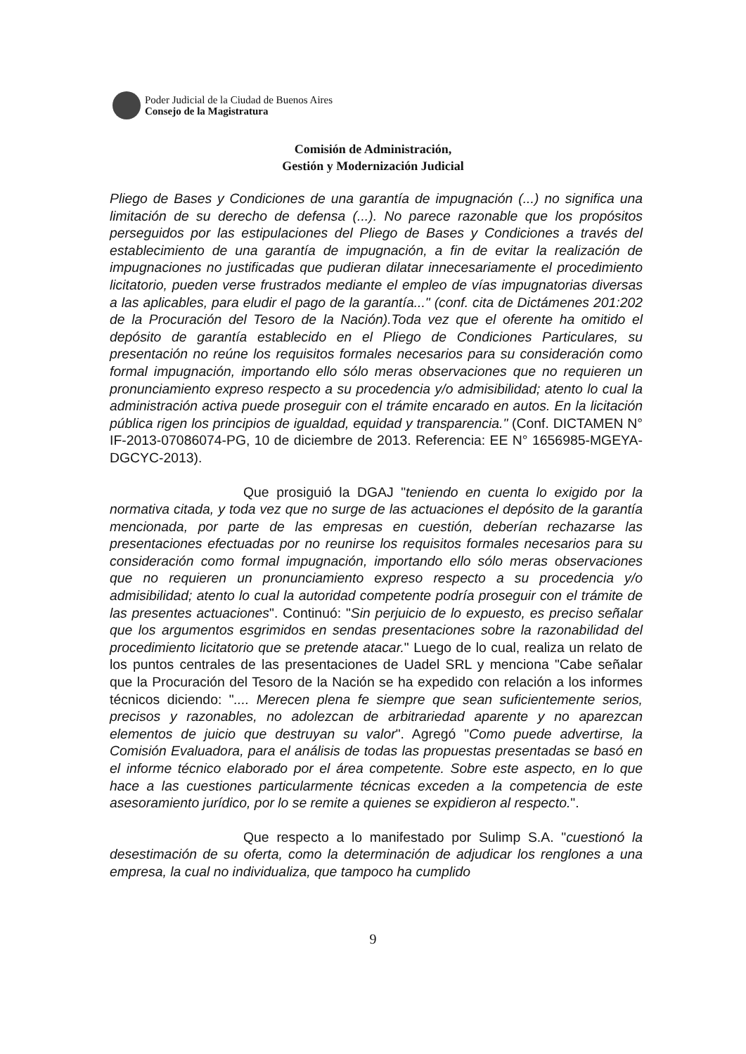Poder Judicial de la Ciudad de Buenos Aires
Consejo de la Magistratura
Comisión de Administración,
Gestión y Modernización Judicial
Pliego de Bases y Condiciones de una garantía de impugnación (...) no significa una limitación de su derecho de defensa (...). No parece razonable que los propósitos perseguidos por las estipulaciones del Pliego de Bases y Condiciones a través del establecimiento de una garantía de impugnación, a fin de evitar la realización de impugnaciones no justificadas que pudieran dilatar innecesariamente el procedimiento licitatorio, pueden verse frustrados mediante el empleo de vías impugnatorias diversas a las aplicables, para eludir el pago de la garantía..." (conf. cita de Dictámenes 201:202 de la Procuración del Tesoro de la Nación).Toda vez que el oferente ha omitido el depósito de garantía establecido en el Pliego de Condiciones Particulares, su presentación no reúne los requisitos formales necesarios para su consideración como formal impugnación, importando ello sólo meras observaciones que no requieren un pronunciamiento expreso respecto a su procedencia y/o admisibilidad; atento lo cual la administración activa puede proseguir con el trámite encarado en autos. En la licitación pública rigen los principios de igualdad, equidad y transparencia." (Conf. DICTAMEN N° IF-2013-07086074-PG, 10 de diciembre de 2013. Referencia: EE N° 1656985-MGEYA-DGCYC-2013).
Que prosiguió la DGAJ "teniendo en cuenta lo exigido por la normativa citada, y toda vez que no surge de las actuaciones el depósito de la garantía mencionada, por parte de las empresas en cuestión, deberían rechazarse las presentaciones efectuadas por no reunirse los requisitos formales necesarios para su consideración como formal impugnación, importando ello sólo meras observaciones que no requieren un pronunciamiento expreso respecto a su procedencia y/o admisibilidad; atento lo cual la autoridad competente podría proseguir con el trámite de las presentes actuaciones". Continuó: "Sin perjuicio de lo expuesto, es preciso señalar que los argumentos esgrimidos en sendas presentaciones sobre la razonabilidad del procedimiento licitatorio que se pretende atacar." Luego de lo cual, realiza un relato de los puntos centrales de las presentaciones de Uadel SRL y menciona "Cabe señalar que la Procuración del Tesoro de la Nación se ha expedido con relación a los informes técnicos diciendo: ".... Merecen plena fe siempre que sean suficientemente serios, precisos y razonables, no adolezcan de arbitrariedad aparente y no aparezcan elementos de juicio que destruyan su valor". Agregó "Como puede advertirse, la Comisión Evaluadora, para el análisis de todas las propuestas presentadas se basó en el informe técnico elaborado por el área competente. Sobre este aspecto, en lo que hace a las cuestiones particularmente técnicas exceden a la competencia de este asesoramiento jurídico, por lo se remite a quienes se expidieron al respecto.".
Que respecto a lo manifestado por Sulimp S.A. "cuestionó la desestimación de su oferta, como la determinación de adjudicar los renglones a una empresa, la cual no individualiza, que tampoco ha cumplido
9